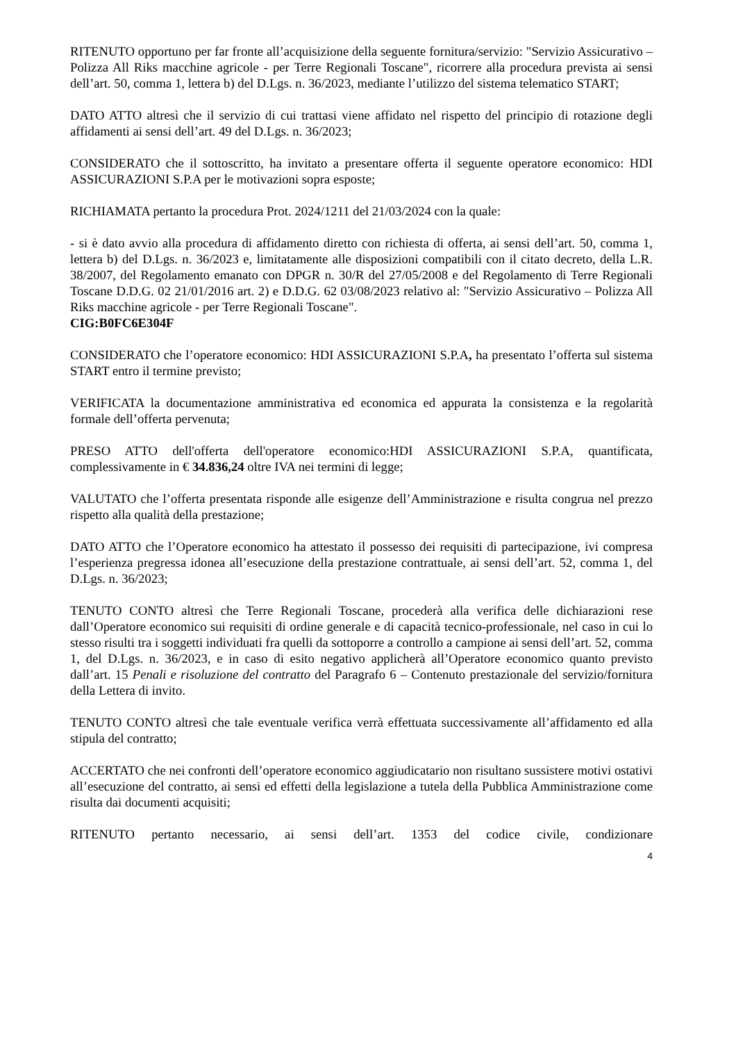RITENUTO opportuno per far fronte all’acquisizione della seguente fornitura/servizio: "Servizio Assicurativo – Polizza All Riks macchine agricole - per Terre Regionali Toscane", ricorrere alla procedura prevista ai sensi dell’art. 50, comma 1, lettera b) del D.Lgs. n. 36/2023, mediante l’utilizzo del sistema telematico START;
DATO ATTO altresì che il servizio di cui trattasi viene affidato nel rispetto del principio di rotazione degli affidamenti ai sensi dell’art. 49 del D.Lgs. n. 36/2023;
CONSIDERATO che il sottoscritto, ha invitato a presentare offerta il seguente operatore economico: HDI ASSICURAZIONI S.P.A per le motivazioni sopra esposte;
RICHIAMATA pertanto la procedura Prot. 2024/1211 del 21/03/2024 con la quale:
- si è dato avvio alla procedura di affidamento diretto con richiesta di offerta, ai sensi dell’art. 50, comma 1, lettera b) del D.Lgs. n. 36/2023 e, limitatamente alle disposizioni compatibili con il citato decreto, della L.R. 38/2007, del Regolamento emanato con DPGR n. 30/R del 27/05/2008 e del Regolamento di Terre Regionali Toscane D.D.G. 02 21/01/2016 art. 2) e D.D.G. 62 03/08/2023 relativo al: "Servizio Assicurativo – Polizza All Riks macchine agricole - per Terre Regionali Toscane".
CIG:B0FC6E304F
CONSIDERATO che l’operatore economico: HDI ASSICURAZIONI S.P.A, ha presentato l’offerta sul sistema START entro il termine previsto;
VERIFICATA la documentazione amministrativa ed economica ed appurata la consistenza e la regolarità formale dell’offerta pervenuta;
PRESO ATTO dell'offerta dell'operatore economico:HDI ASSICURAZIONI S.P.A, quantificata, complessivamente in € 34.836,24 oltre IVA nei termini di legge;
VALUTATO che l’offerta presentata risponde alle esigenze dell’Amministrazione e risulta congrua nel prezzo rispetto alla qualità della prestazione;
DATO ATTO che l’Operatore economico ha attestato il possesso dei requisiti di partecipazione, ivi compresa l’esperienza pregressa idonea all’esecuzione della prestazione contrattuale, ai sensi dell’art. 52, comma 1, del D.Lgs. n. 36/2023;
TENUTO CONTO altresì che Terre Regionali Toscane, procederà alla verifica delle dichiarazioni rese dall’Operatore economico sui requisiti di ordine generale e di capacità tecnico-professionale, nel caso in cui lo stesso risulti tra i soggetti individuati fra quelli da sottoporre a controllo a campione ai sensi dell’art. 52, comma 1, del D.Lgs. n. 36/2023, e in caso di esito negativo applicherà all’Operatore economico quanto previsto dall’art. 15 Penali e risoluzione del contratto del Paragrafo 6 – Contenuto prestazionale del servizio/fornitura della Lettera di invito.
TENUTO CONTO altresì che tale eventuale verifica verrà effettuata successivamente all’affidamento ed alla stipula del contratto;
ACCERTATO che nei confronti dell’operatore economico aggiudicatario non risultano sussistere motivi ostativi all’esecuzione del contratto, ai sensi ed effetti della legislazione a tutela della Pubblica Amministrazione come risulta dai documenti acquisiti;
RITENUTO pertanto necessario, ai sensi dell’art. 1353 del codice civile, condizionare
4